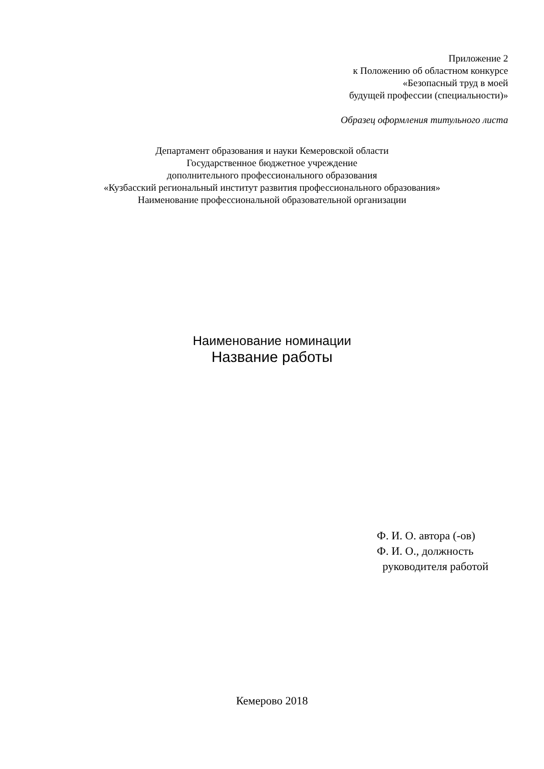Приложение 2
к Положению об областном конкурсе
«Безопасный труд в моей
будущей профессии (специальности)»
Образец оформления титульного листа
Департамент образования и науки Кемеровской области
Государственное бюджетное учреждение
дополнительного профессионального образования
«Кузбасский региональный институт развития профессионального образования»
Наименование профессиональной образовательной организации
Наименование номинации
Название работы
Ф. И. О. автора (-ов)
Ф. И. О., должность
руководителя работой
Кемерово 2018